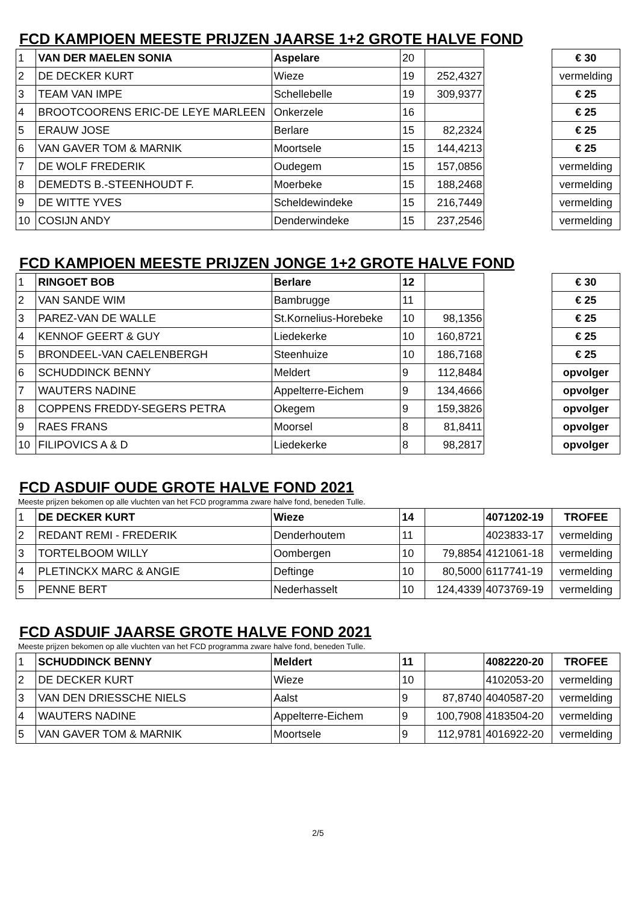FCD KAMPIOEN MEESTE PRIJZEN JAARSE 1+2 GROTE HALVE FOND
| 1 | VAN DER MAELEN SONIA | Aspelare | 20 | | | € 30 |
| 2 | DE DECKER KURT | Wieze | 19 | 252,4327 | | vermelding |
| 3 | TEAM VAN IMPE | Schellebelle | 19 | 309,9377 | | € 25 |
| 4 | BROOTCOORENS ERIC-DE LEYE MARLEEN | Onkerzele | 16 | | | € 25 |
| 5 | ERAUW JOSE | Berlare | 15 | 82,2324 | | € 25 |
| 6 | VAN GAVER TOM & MARNIK | Moortsele | 15 | 144,4213 | | € 25 |
| 7 | DE WOLF FREDERIK | Oudegem | 15 | 157,0856 | | vermelding |
| 8 | DEMEDTS B.-STEENHOUDT F. | Moerbeke | 15 | 188,2468 | | vermelding |
| 9 | DE WITTE YVES | Scheldewindeke | 15 | 216,7449 | | vermelding |
| 10 | COSIJN ANDY | Denderwindeke | 15 | 237,2546 | | vermelding |
FCD KAMPIOEN MEESTE PRIJZEN JONGE 1+2 GROTE HALVE FOND
| 1 | RINGOET BOB | Berlare | 12 | | | € 30 |
| 2 | VAN SANDE WIM | Bambrugge | 11 | | | € 25 |
| 3 | PAREZ-VAN DE WALLE | St.Kornelius-Horebeke | 10 | 98,1356 | | € 25 |
| 4 | KENNOF GEERT & GUY | Liedekerke | 10 | 160,8721 | | € 25 |
| 5 | BRONDEEL-VAN CAELENBERGH | Steenhuize | 10 | 186,7168 | | € 25 |
| 6 | SCHUDDINCK BENNY | Meldert | 9 | 112,8484 | | opvolger |
| 7 | WAUTERS NADINE | Appelterre-Eichem | 9 | 134,4666 | | opvolger |
| 8 | COPPENS FREDDY-SEGERS PETRA | Okegem | 9 | 159,3826 | | opvolger |
| 9 | RAES FRANS | Moorsel | 8 | 81,8411 | | opvolger |
| 10 | FILIPOVICS A & D | Liedekerke | 8 | 98,2817 | | opvolger |
FCD ASDUIF OUDE GROTE HALVE FOND 2021
Meeste prijzen bekomen op alle vluchten van het FCD programma zware halve fond, beneden Tulle.
| 1 | DE DECKER KURT | Wieze | 14 | | 4071202-19 | TROFEE |
| 2 | REDANT REMI - FREDERIK | Denderhoutem | 11 | | 4023833-17 | vermelding |
| 3 | TORTELBOOM WILLY | Oombergen | 10 | 79,8854 | 4121061-18 | vermelding |
| 4 | PLETINCKX MARC & ANGIE | Deftinge | 10 | 80,5000 | 6117741-19 | vermelding |
| 5 | PENNE BERT | Nederhasselt | 10 | 124,4339 | 4073769-19 | vermelding |
FCD ASDUIF JAARSE GROTE HALVE FOND 2021
Meeste prijzen bekomen op alle vluchten van het FCD programma zware halve fond, beneden Tulle.
| 1 | SCHUDDINCK BENNY | Meldert | 11 | | 4082220-20 | TROFEE |
| 2 | DE DECKER KURT | Wieze | 10 | | 4102053-20 | vermelding |
| 3 | VAN DEN DRIESSCHE NIELS | Aalst | 9 | 87,8740 | 4040587-20 | vermelding |
| 4 | WAUTERS NADINE | Appelterre-Eichem | 9 | 100,7908 | 4183504-20 | vermelding |
| 5 | VAN GAVER TOM & MARNIK | Moortsele | 9 | 112,9781 | 4016922-20 | vermelding |
2/5